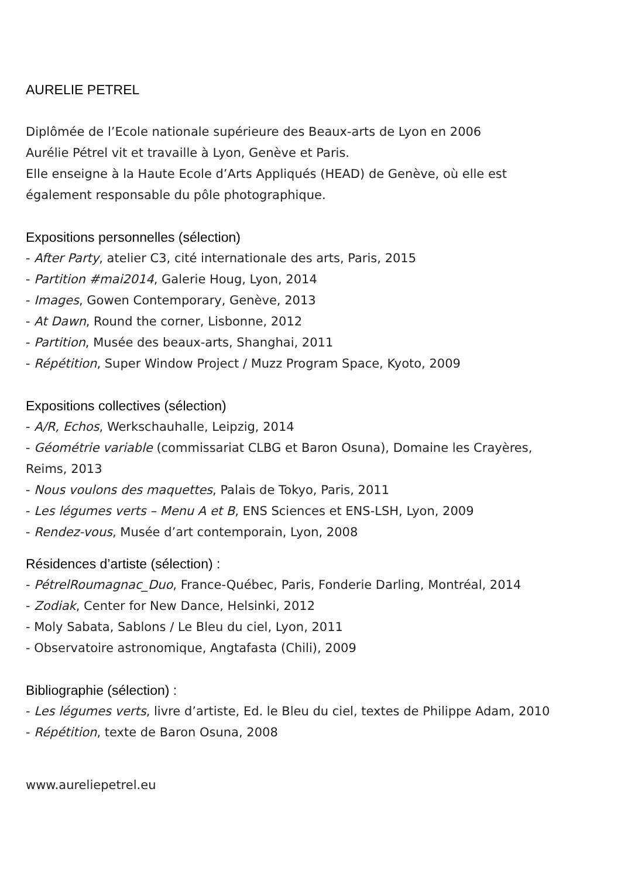AURELIE PETREL
Diplômée de l’Ecole nationale supérieure des Beaux-arts de Lyon en 2006
Aurélie Pétrel vit et travaille à Lyon, Genève et Paris.
Elle enseigne à la Haute Ecole d’Arts Appliqués (HEAD) de Genève, où elle est
également responsable du pôle photographique.
Expositions personnelles (sélection)
- After Party, atelier C3, cité internationale des arts, Paris, 2015
- Partition #mai2014, Galerie Houg, Lyon, 2014
- Images, Gowen Contemporary, Genève, 2013
- At Dawn, Round the corner, Lisbonne, 2012
- Partition, Musée des beaux-arts, Shanghai, 2011
- Répétition, Super Window Project / Muzz Program Space, Kyoto, 2009
Expositions collectives (sélection)
- A/R, Echos, Werkschauhalle, Leipzig, 2014
- Géométrie variable (commissariat CLBG et Baron Osuna), Domaine les Crayères,
Reims, 2013
- Nous voulons des maquettes, Palais de Tokyo, Paris, 2011
- Les légumes verts – Menu A et B, ENS Sciences et ENS-LSH, Lyon, 2009
- Rendez-vous, Musée d’art contemporain, Lyon, 2008
Résidences d’artiste (sélection) :
- PétrelRoumagnac_Duo, France-Québec, Paris, Fonderie Darling, Montréal, 2014
- Zodiak, Center for New Dance, Helsinki, 2012
- Moly Sabata, Sablons / Le Bleu du ciel, Lyon, 2011
- Observatoire astronomique, Angtafasta (Chili), 2009
Bibliographie (sélection) :
- Les légumes verts, livre d’artiste, Ed. le Bleu du ciel, textes de Philippe Adam, 2010
- Répétition, texte de Baron Osuna, 2008
www.aureliepetrel.eu